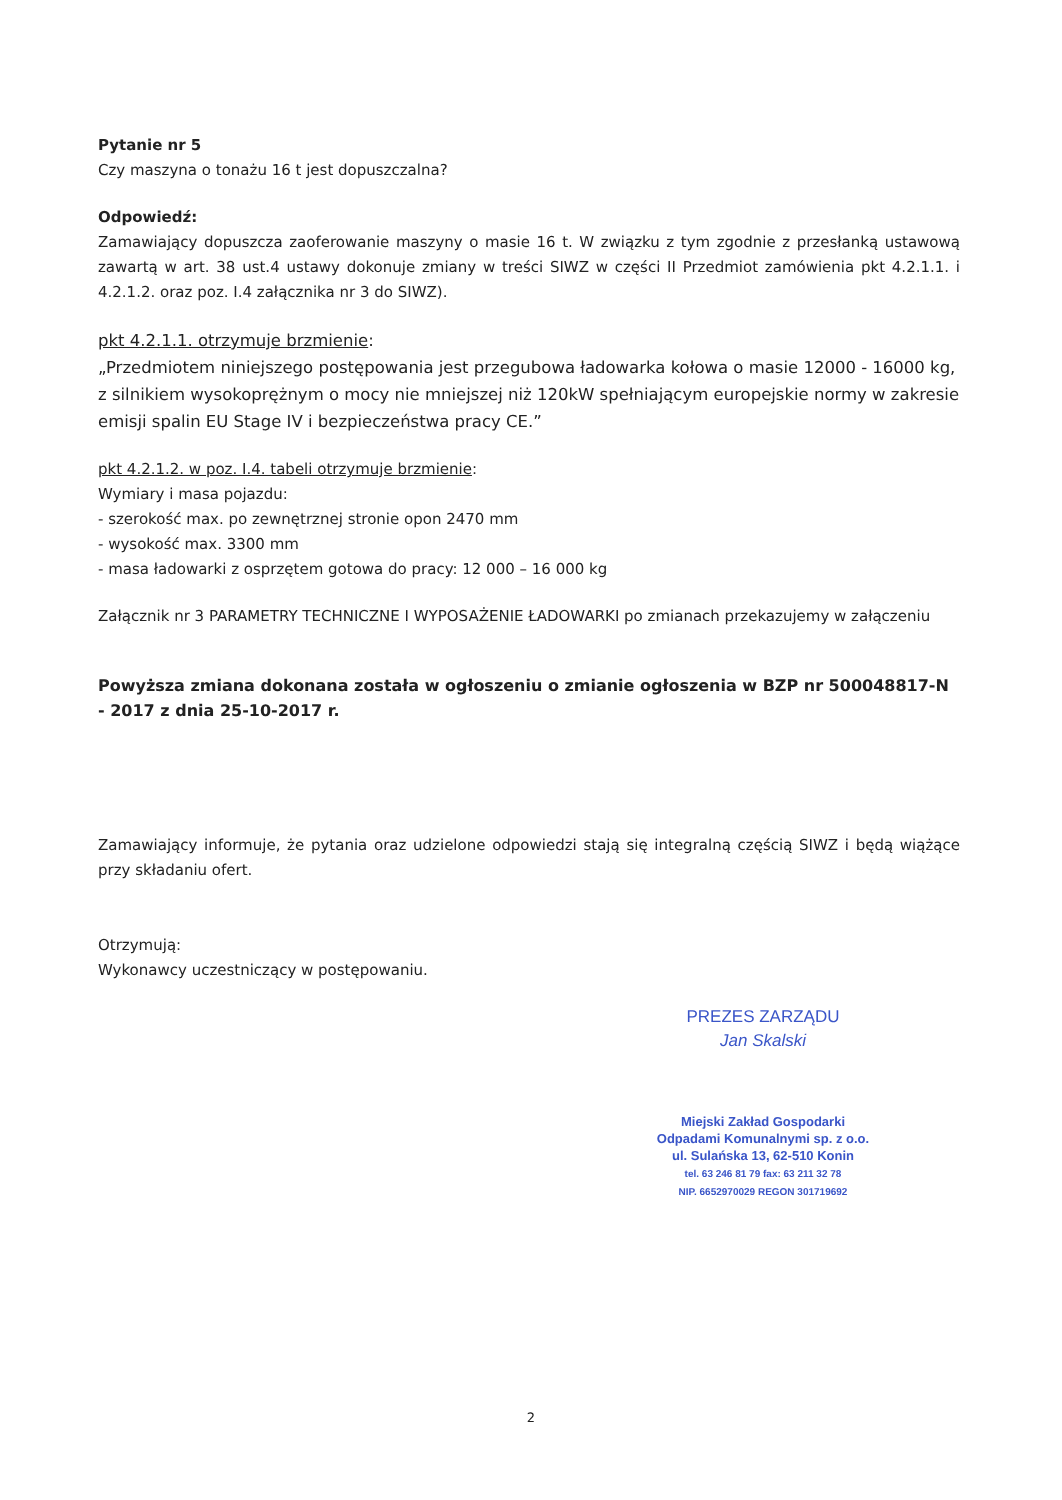Pytanie nr 5
Czy maszyna o tonażu 16 t jest dopuszczalna?
Odpowiedź:
Zamawiający dopuszcza zaoferowanie maszyny o masie 16 t. W związku z tym zgodnie z przesłanką ustawową zawartą w art. 38 ust.4 ustawy dokonuje zmiany w treści SIWZ w części II Przedmiot zamówienia pkt 4.2.1.1. i 4.2.1.2. oraz poz. I.4 załącznika nr 3 do SIWZ).
pkt 4.2.1.1. otrzymuje brzmienie:
„Przedmiotem niniejszego postępowania jest przegubowa ładowarka kołowa o masie 12000 - 16000 kg, z silnikiem wysokoprężnym o mocy nie mniejszej niż 120kW spełniającym europejskie normy w zakresie emisji spalin EU Stage IV i bezpieczeństwa pracy CE.”
pkt 4.2.1.2. w poz. I.4. tabeli otrzymuje brzmienie:
Wymiary i masa pojazdu:
- szerokość max. po zewnętrznej stronie opon 2470 mm
- wysokość max. 3300 mm
- masa ładowarki z osprzętem gotowa do pracy: 12 000 – 16 000 kg
Załącznik nr 3 PARAMETRY TECHNICZNE I WYPOSAŻENIE ŁADOWARKI po zmianach przekazujemy w załączeniu
Powyższa zmiana dokonana została w ogłoszeniu o zmianie ogłoszenia w BZP nr 500048817-N - 2017 z dnia 25-10-2017 r.
Zamawiający informuje, że pytania oraz udzielone odpowiedzi stają się integralną częścią SIWZ i będą wiążące przy składaniu ofert.
Otrzymują:
Wykonawcy uczestniczący w postępowaniu.
PREZES ZARZĄDU
Jan Skalski
Miejski Zakład Gospodarki
Odpadami Komunalnymi sp. z o.o.
ul. Sulańska 13, 62-510 Konin
tel. 63 246 81 79 fax: 63 211 32 78
NIP. 6652970029 REGON 301719692
2